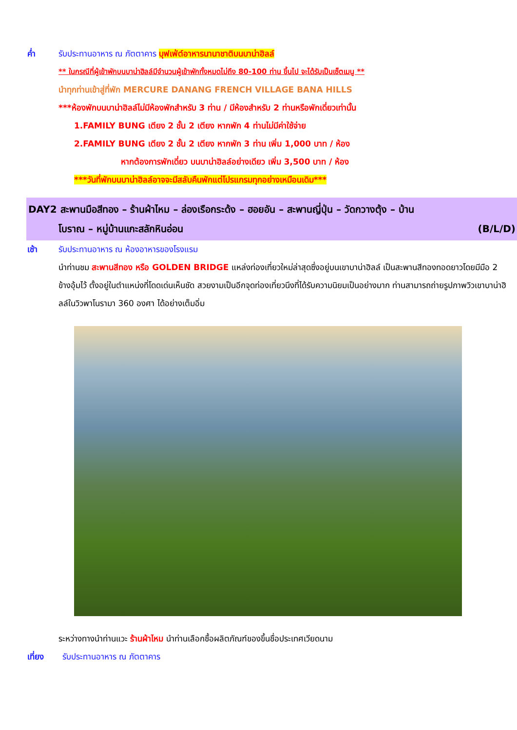ค่ำ รับประทานอาหาร ณ ภัตตาคาร บุฟเฟ่ต์อาหารนานาชาติบนบาน่าฮิลล์
** ในกรณีที่ผู้เข้าพักบนบาน่าฮิลล์มีจำนวนผู้เข้าพักทั้งหมดไม่ถึง 80-100 ท่าน ขึ้นไป จะได้รับเป็นเซ็ตเมนู **
นำทุกท่านเข้าสู่ที่พัก MERCURE DANANG FRENCH VILLAGE BANA HILLS
***ห้องพักบนบาน่าฮิลล์ไม่มีห้องพักสำหรับ 3 ท่าน / มีห้องสำหรับ 2 ท่านหรือพักเดี่ยวเท่านั้น
1.FAMILY BUNG เตียง 2 ชั้น 2 เตียง หากพัก 4 ท่านไม่มีค่าใช้จ่าย
2.FAMILY BUNG เตียง 2 ชั้น 2 เตียง หากพัก 3 ท่าน เพิ่ม 1,000 บาท / ห้อง
หากต้องการพักเดี่ยว บนบาน่าฮิลล์อย่างเดียว เพิ่ม 3,500 บาท / ห้อง
***วันที่พักบนบาน่าฮิลล์อาจจะมีสลับคืนพักแต่โปรแกรมทุกอย่างเหมือนเดิม***
DAY2 สะพานมือสีทอง – ร้านผ้าไหม – ล่องเรือกระด้ง – ฮอยอัน – สะพานญี่ปุ่น – วัดกวางตุ้ง – บ้าน
โบราณ – หมู่บ้านแกะสลักหินอ่อน (B/L/D)
เช้า รับประทานอาหาร ณ ห้องอาหารของโรงแรม
นำท่านชม สะพานสีทอง หรือ GOLDEN BRIDGE แหล่งท่องเที่ยวใหม่ล่าสุดซึ่งอยู่บนเขาบาน่าฮิลล์ เป็นสะพานสีทองทอดยาวโดยมีมือ 2 ข้างอุ้มไว้ ตั้งอยู่ในตำแหน่งที่โดดเด่นเห็นชัด สวยงามเป็นอีกจุดท่องเที่ยวนึงที่ได้รับความนิยมเป็นอย่างมาก ท่านสามารถถ่ายรูปภาพวิวเขาบาน่าฮิลล์ในวิวพาโนรามา 360 องศา ได้อย่างเต็มอิ่ม
ระหว่างทางนำท่านแวะ ร้านผ้าไหม นำท่านเลือกซื้อผลิตภัณฑ์ของขึ้นชื่อประเทศเวียดนาม
เที่ยง รับประทานอาหาร ณ ภัตตาคาร